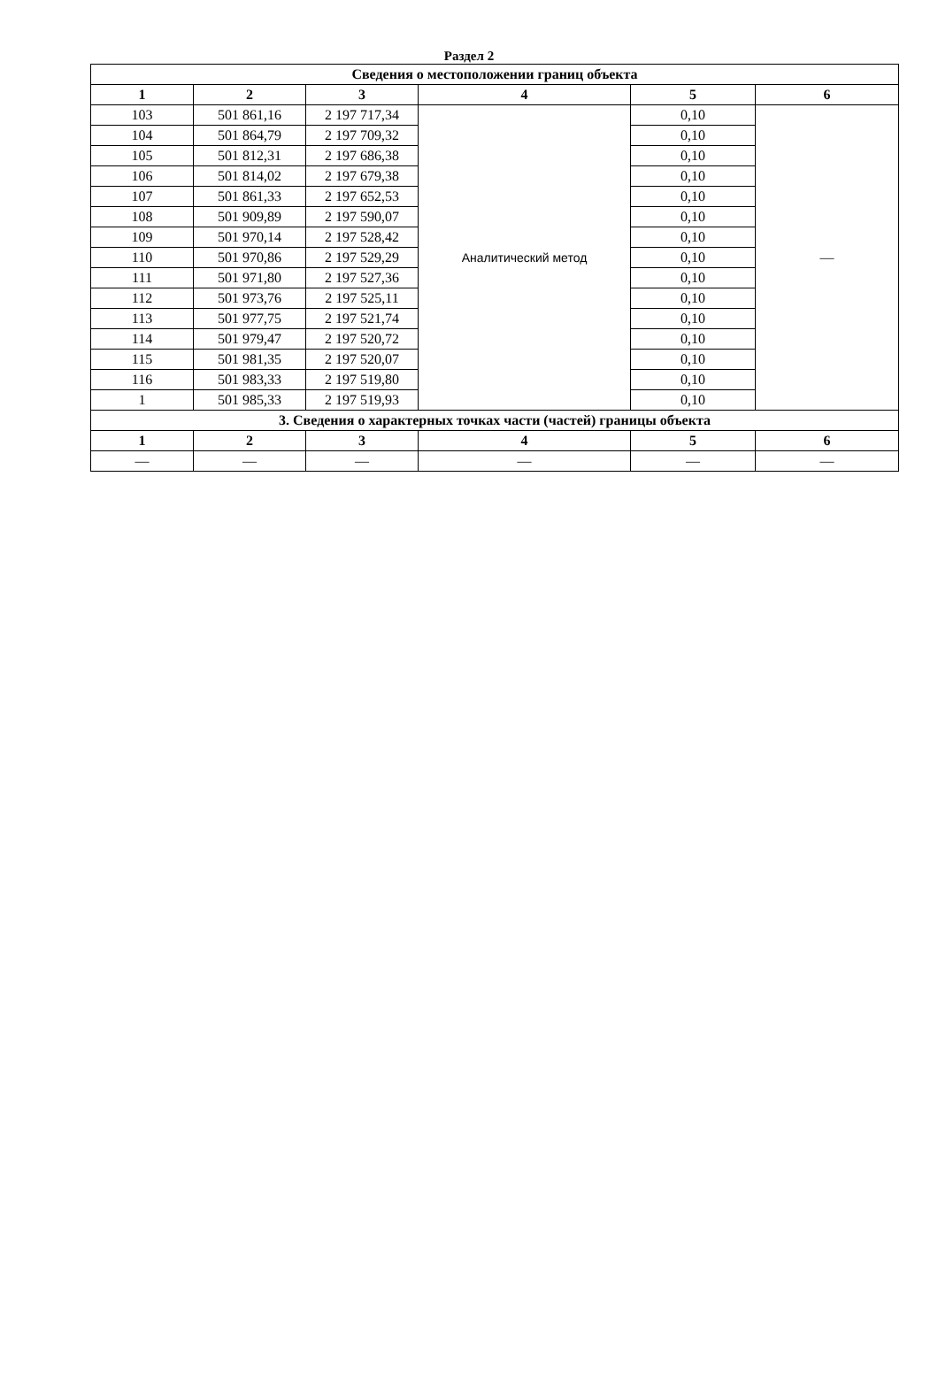Раздел 2
| Сведения о местоположении границ объекта | | | | | |
| --- | --- | --- | --- | --- | --- |
| 1 | 2 | 3 | 4 | 5 | 6 |
| 103 | 501 861,16 | 2 197 717,34 | Аналитический метод | 0,10 | — |
| 104 | 501 864,79 | 2 197 709,32 | | 0,10 | |
| 105 | 501 812,31 | 2 197 686,38 | | 0,10 | |
| 106 | 501 814,02 | 2 197 679,38 | | 0,10 | |
| 107 | 501 861,33 | 2 197 652,53 | | 0,10 | |
| 108 | 501 909,89 | 2 197 590,07 | | 0,10 | |
| 109 | 501 970,14 | 2 197 528,42 | | 0,10 | |
| 110 | 501 970,86 | 2 197 529,29 | | 0,10 | |
| 111 | 501 971,80 | 2 197 527,36 | | 0,10 | |
| 112 | 501 973,76 | 2 197 525,11 | | 0,10 | |
| 113 | 501 977,75 | 2 197 521,74 | | 0,10 | |
| 114 | 501 979,47 | 2 197 520,72 | | 0,10 | |
| 115 | 501 981,35 | 2 197 520,07 | | 0,10 | |
| 116 | 501 983,33 | 2 197 519,80 | | 0,10 | |
| 1 | 501 985,33 | 2 197 519,93 | | 0,10 | |
| 3. Сведения о характерных точках части (частей) границы объекта | | | | | |
| 1 | 2 | 3 | 4 | 5 | 6 |
| — | — | — | — | — | — |